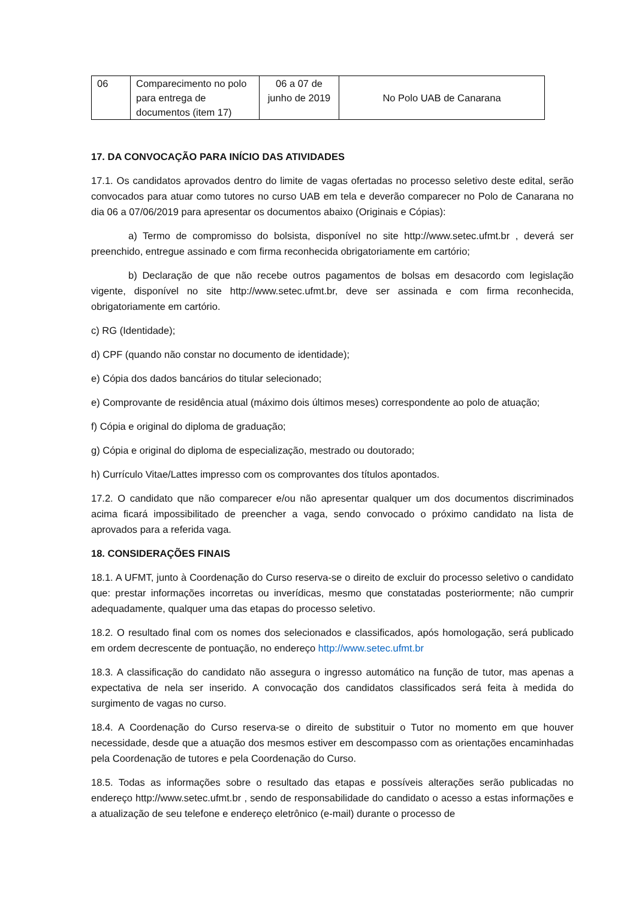| 06 | Comparecimento no polo para entrega de documentos (item 17) | 06 a 07 de junho de 2019 | No Polo UAB de Canarana |
17. DA CONVOCAÇÃO PARA INÍCIO DAS ATIVIDADES
17.1. Os candidatos aprovados dentro do limite de vagas ofertadas no processo seletivo deste edital, serão convocados para atuar como tutores no curso UAB em tela e deverão comparecer no Polo de Canarana no dia 06 a 07/06/2019 para apresentar os documentos abaixo (Originais e Cópias):
a) Termo de compromisso do bolsista, disponível no site http://www.setec.ufmt.br , deverá ser preenchido, entregue assinado e com firma reconhecida obrigatoriamente em cartório;
b) Declaração de que não recebe outros pagamentos de bolsas em desacordo com legislação vigente, disponível no site http://www.setec.ufmt.br, deve ser assinada e com firma reconhecida, obrigatoriamente em cartório.
c) RG (Identidade);
d) CPF (quando não constar no documento de identidade);
e) Cópia dos dados bancários do titular selecionado;
e) Comprovante de residência atual (máximo dois últimos meses) correspondente ao polo de atuação;
f) Cópia e original do diploma de graduação;
g) Cópia e original do diploma de especialização, mestrado ou doutorado;
h) Currículo Vitae/Lattes impresso com os comprovantes dos títulos apontados.
17.2. O candidato que não comparecer e/ou não apresentar qualquer um dos documentos discriminados acima ficará impossibilitado de preencher a vaga, sendo convocado o próximo candidato na lista de aprovados para a referida vaga.
18. CONSIDERAÇÕES FINAIS
18.1. A UFMT, junto à Coordenação do Curso reserva-se o direito de excluir do processo seletivo o candidato que: prestar informações incorretas ou inverídicas, mesmo que constatadas posteriormente; não cumprir adequadamente, qualquer uma das etapas do processo seletivo.
18.2. O resultado final com os nomes dos selecionados e classificados, após homologação, será publicado em ordem decrescente de pontuação, no endereço http://www.setec.ufmt.br
18.3. A classificação do candidato não assegura o ingresso automático na função de tutor, mas apenas a expectativa de nela ser inserido. A convocação dos candidatos classificados será feita à medida do surgimento de vagas no curso.
18.4. A Coordenação do Curso reserva-se o direito de substituir o Tutor no momento em que houver necessidade, desde que a atuação dos mesmos estiver em descompasso com as orientações encaminhadas pela Coordenação de tutores e pela Coordenação do Curso.
18.5. Todas as informações sobre o resultado das etapas e possíveis alterações serão publicadas no endereço http://www.setec.ufmt.br , sendo de responsabilidade do candidato o acesso a estas informações e a atualização de seu telefone e endereço eletrônico (e-mail) durante o processo de